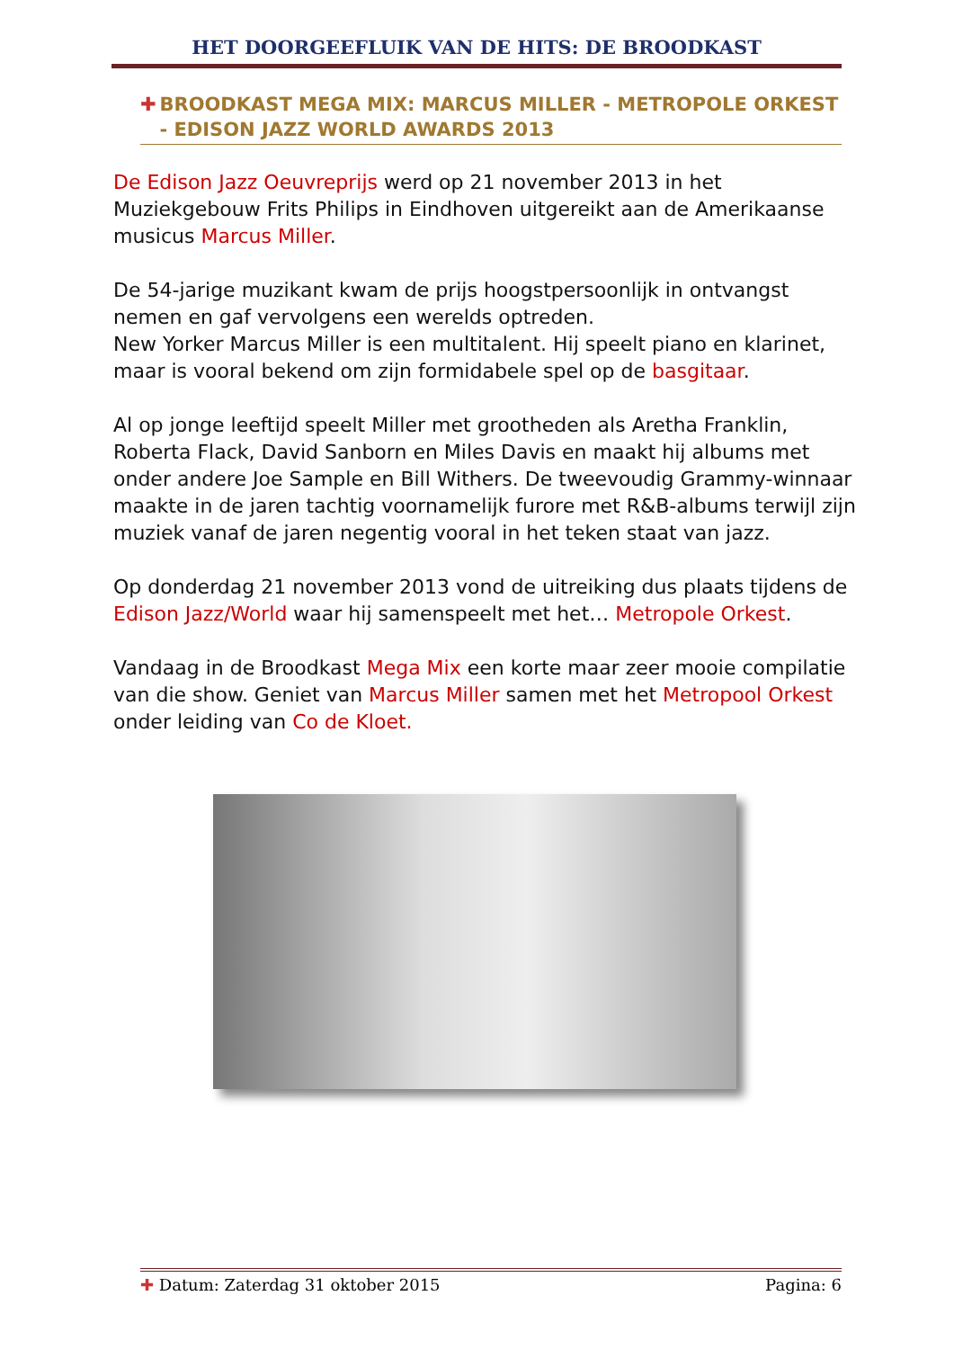HET DOORGEEFLUIK VAN DE HITS: DE BROODKAST
✚ BROODKAST MEGA MIX: MARCUS MILLER - METROPOLE ORKEST - EDISON JAZZ WORLD AWARDS 2013
De Edison Jazz Oeuvreprijs werd op 21 november 2013 in het Muziekgebouw Frits Philips in Eindhoven uitgereikt aan de Amerikaanse musicus Marcus Miller.
De 54-jarige muzikant kwam de prijs hoogstpersoonlijk in ontvangst nemen en gaf vervolgens een werelds optreden.
New Yorker Marcus Miller is een multitalent. Hij speelt piano en klarinet, maar is vooral bekend om zijn formidabele spel op de basgitaar.
Al op jonge leeftijd speelt Miller met grootheden als Aretha Franklin, Roberta Flack, David Sanborn en Miles Davis en maakt hij albums met onder andere Joe Sample en Bill Withers. De tweevoudig Grammy-winnaar maakte in de jaren tachtig voornamelijk furore met R&B-albums terwijl zijn muziek vanaf de jaren negentig vooral in het teken staat van jazz.
Op donderdag 21 november 2013 vond de uitreiking dus plaats tijdens de Edison Jazz/World waar hij samenspeelt met het… Metropole Orkest.
Vandaag in de Broodkast Mega Mix een korte maar zeer mooie compilatie van die show. Geniet van Marcus Miller samen met het Metropool Orkest onder leiding van Co de Kloet.
✚ Datum: Zaterdag 31 oktober 2015 Pagina: 6